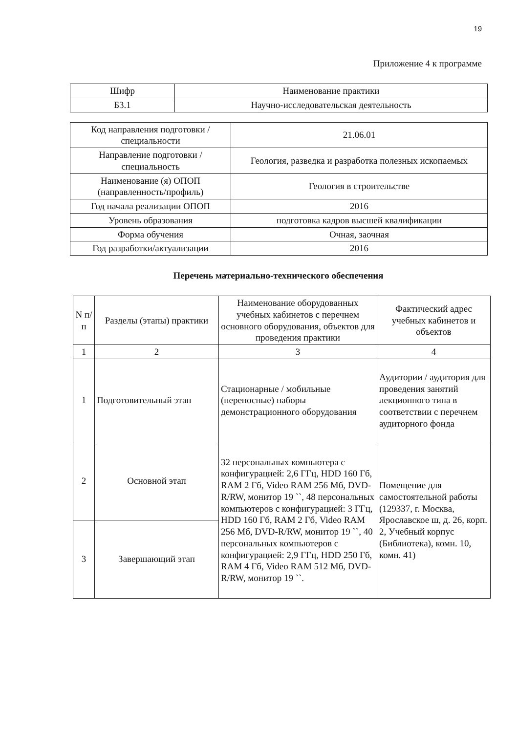19
Приложение 4 к программе
| Шифр | Наименование практики |
| Б3.1 | Научно-исследовательская деятельность |
| Код направления подготовки / специальности | 21.06.01 |
| Направление подготовки / специальность | Геология, разведка и разработка полезных ископаемых |
| Наименование (я) ОПОП (направленность/профиль) | Геология в строительстве |
| Год начала реализации ОПОП | 2016 |
| Уровень образования | подготовка кадров высшей квалификации |
| Форма обучения | Очная, заочная |
| Год разработки/актуализации | 2016 |
Перечень материально-технического обеспечения
| N п/п | Разделы (этапы) практики | Наименование оборудованных учебных кабинетов с перечнем основного оборудования, объектов для проведения практики | Фактический адрес учебных кабинетов и объектов |
| --- | --- | --- | --- |
| 1 | 2 | 3 | 4 |
| 1 | Подготовительный этап | Стационарные / мобильные (переносные) наборы демонстрационного оборудования | Аудитории / аудитория для проведения занятий лекционного типа в соответствии с перечнем аудиторного фонда |
| 2 | Основной этап | 32 персональных компьютера с конфигурацией: 2,6 ГГц, HDD 160 Гб, RAM 2 Гб, Video RAM 256 Мб, DVD-R/RW, монитор 19 ``, 48 персональных компьютеров с конфигурацией: 3 ГГц, HDD 160 Гб, RAM 2 Гб, Video RAM 256 Мб, DVD-R/RW, монитор 19 ``, 40 персональных компьютеров с конфигурацией: 2,9 ГГц, HDD 250 Гб, RAM 4 Гб, Video RAM 512 Мб, DVD-R/RW, монитор 19 ``. | Помещение для самостоятельной работы (129337, г. Москва, Ярославское ш, д. 26, корп. 2, Учебный корпус (Библиотека), комн. 10, комн. 41) |
| 3 | Завершающий этап | | |